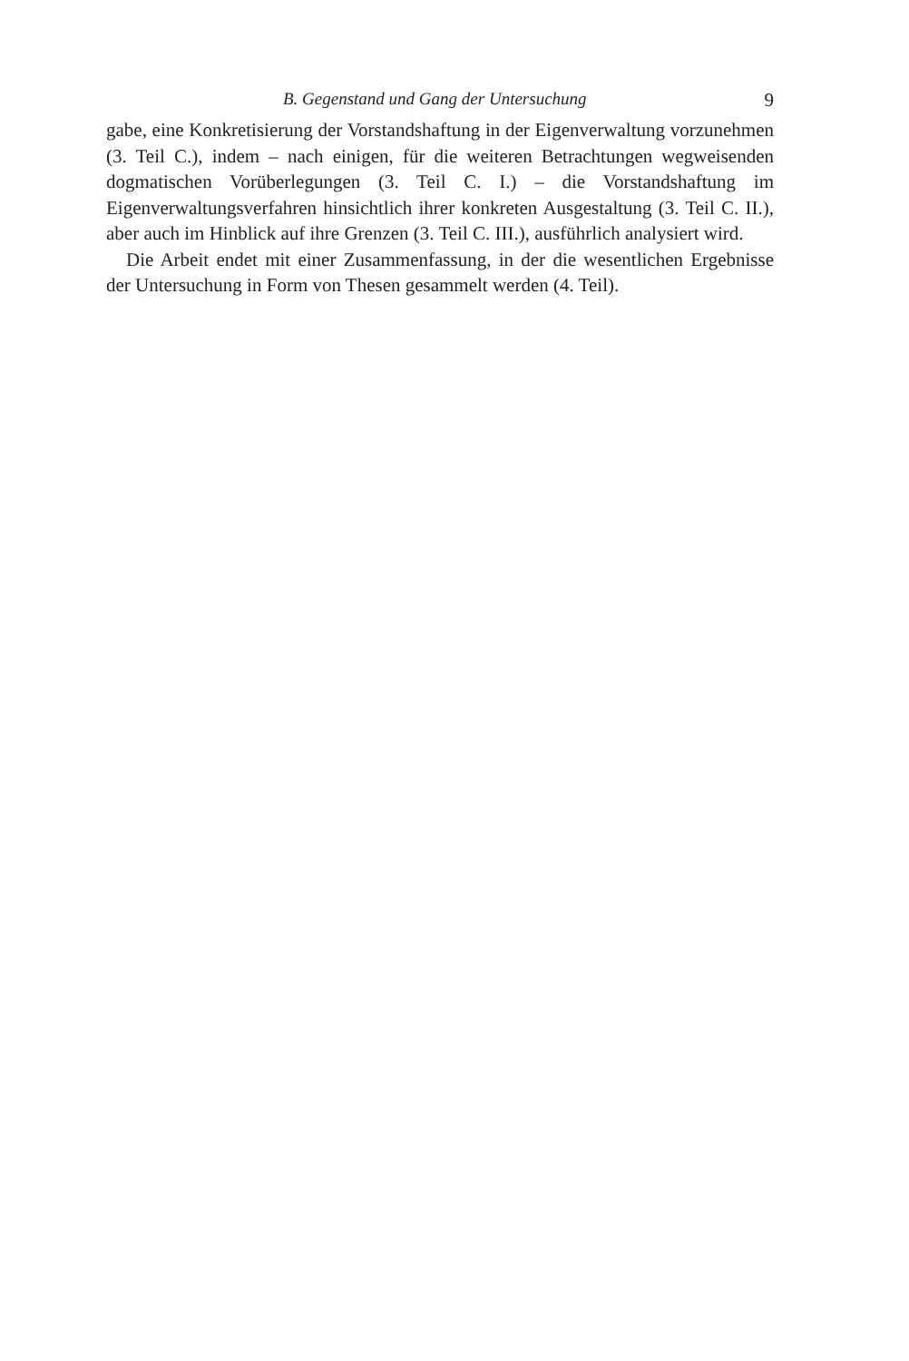B. Gegenstand und Gang der Untersuchung 9
gabe, eine Konkretisierung der Vorstandshaftung in der Eigenverwaltung vorzunehmen (3. Teil C.), indem – nach einigen, für die weiteren Betrachtungen wegweisenden dogmatischen Vorüberlegungen (3. Teil C. I.) – die Vorstandshaftung im Eigenverwaltungsverfahren hinsichtlich ihrer konkreten Ausgestaltung (3. Teil C. II.), aber auch im Hinblick auf ihre Grenzen (3. Teil C. III.), ausführlich analysiert wird.
Die Arbeit endet mit einer Zusammenfassung, in der die wesentlichen Ergebnisse der Untersuchung in Form von Thesen gesammelt werden (4. Teil).